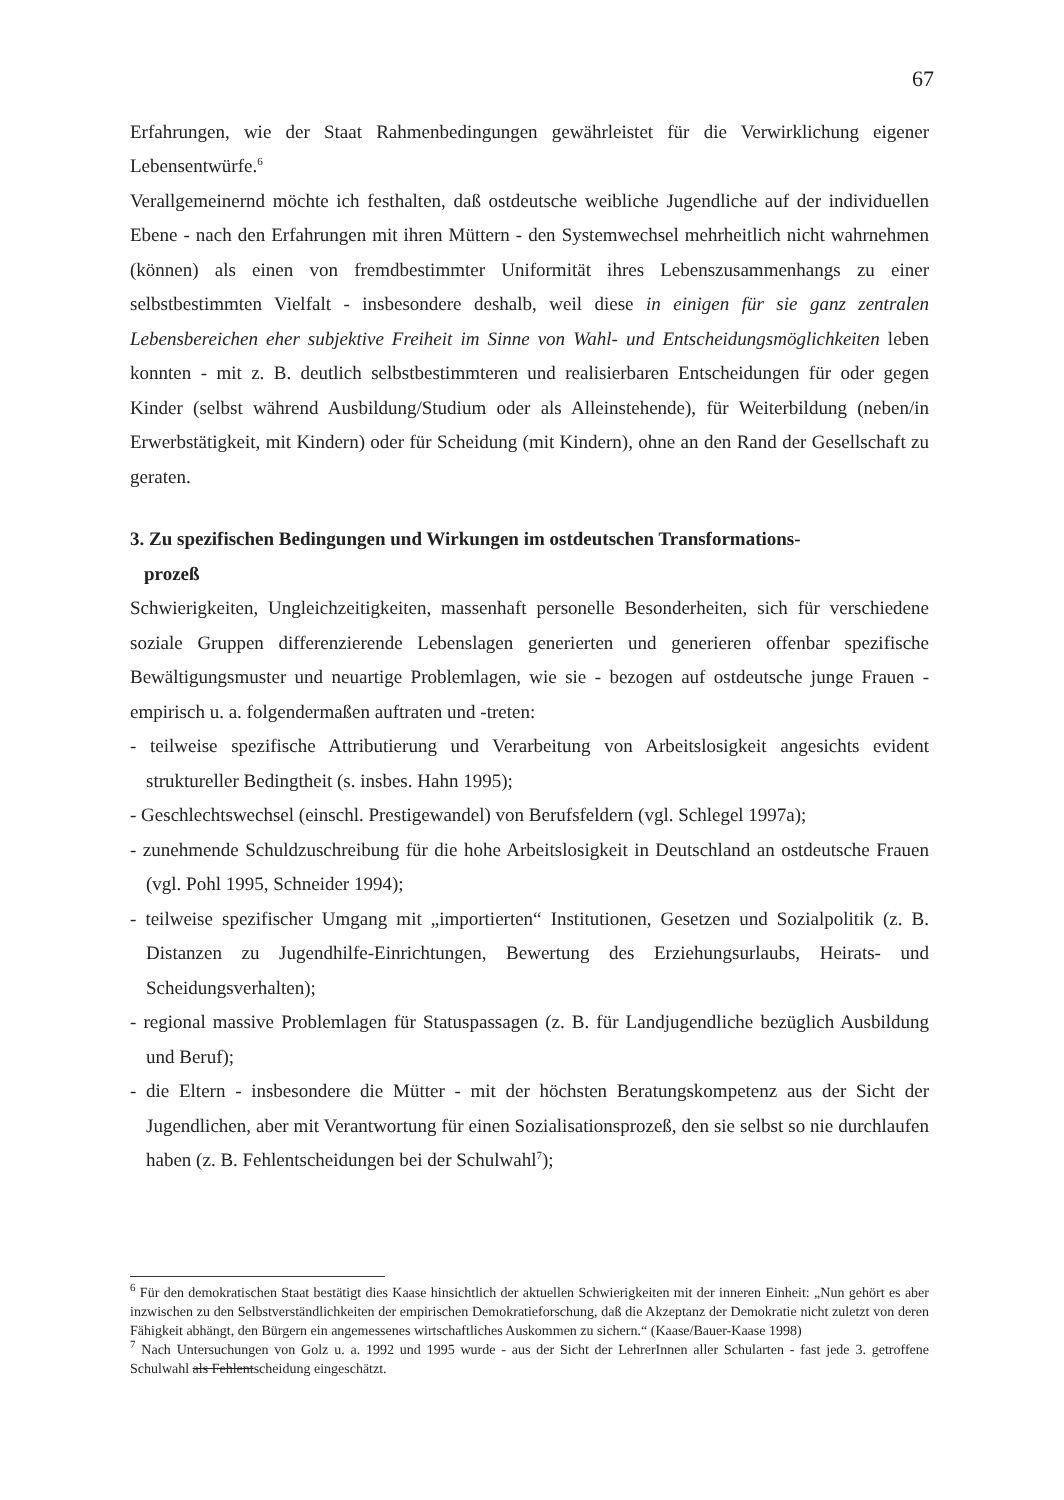67
Erfahrungen, wie der Staat Rahmenbedingungen gewährleistet für die Verwirklichung eigener Lebensentwürfe.<sup>6</sup>
Verallgemeinernd möchte ich festhalten, daß ostdeutsche weibliche Jugendliche auf der individuellen Ebene - nach den Erfahrungen mit ihren Müttern - den Systemwechsel mehrheitlich nicht wahrnehmen (können) als einen von fremdbestimmter Uniformität ihres Lebenszusammenhangs zu einer selbstbestimmten Vielfalt - insbesondere deshalb, weil diese in einigen für sie ganz zentralen Lebensbereichen eher subjektive Freiheit im Sinne von Wahl- und Entscheidungsmöglichkeiten leben konnten - mit z. B. deutlich selbstbestimmteren und realisierbaren Entscheidungen für oder gegen Kinder (selbst während Ausbildung/Studium oder als Alleinstehende), für Weiterbildung (neben/in Erwerbstätigkeit, mit Kindern) oder für Scheidung (mit Kindern), ohne an den Rand der Gesellschaft zu geraten.
3. Zu spezifischen Bedingungen und Wirkungen im ostdeutschen Transformations-
prozeß
Schwierigkeiten, Ungleichzeitigkeiten, massenhaft personelle Besonderheiten, sich für verschiedene soziale Gruppen differenzierende Lebenslagen generierten und generieren offenbar spezifische Bewältigungsmuster und neuartige Problemlagen, wie sie - bezogen auf ostdeutsche junge Frauen - empirisch u. a. folgendermaßen auftraten und -treten:
- teilweise spezifische Attributierung und Verarbeitung von Arbeitslosigkeit angesichts evident struktureller Bedingtheit (s. insbes. Hahn 1995);
- Geschlechtswechsel (einschl. Prestigewandel) von Berufsfeldern (vgl. Schlegel 1997a);
- zunehmende Schuldzuschreibung für die hohe Arbeitslosigkeit in Deutschland an ostdeutsche Frauen (vgl. Pohl 1995, Schneider 1994);
- teilweise spezifischer Umgang mit „importierten“ Institutionen, Gesetzen und Sozialpolitik (z. B. Distanzen zu Jugendhilfe-Einrichtungen, Bewertung des Erziehungsurlaubs, Heirats- und Scheidungsverhalten);
- regional massive Problemlagen für Statuspassagen (z. B. für Landjugendliche bezüglich Ausbildung und Beruf);
- die Eltern - insbesondere die Mütter - mit der höchsten Beratungskompetenz aus der Sicht der Jugendlichen, aber mit Verantwortung für einen Sozialisationsprozeß, den sie selbst so nie durchlaufen haben (z. B. Fehlentscheidungen bei der Schulwahl<sup>7</sup>);
<sup>6</sup> Für den demokratischen Staat bestätigt dies Kaase hinsichtlich der aktuellen Schwierigkeiten mit der inneren Einheit: „Nun gehört es aber inzwischen zu den Selbstverständlichkeiten der empirischen Demokratieforschung, daß die Akzeptanz der Demokratie nicht zuletzt von deren Fähigkeit abhängt, den Bürgern ein angemessenes wirtschaftliches Auskommen zu sichern.“ (Kaase/Bauer-Kaase 1998)
<sup>7</sup> Nach Untersuchungen von Golz u. a. 1992 und 1995 wurde - aus der Sicht der LehrerInnen aller Schularten - fast jede 3. getroffene Schulwahl als Fehlentscheidung eingeschätzt.